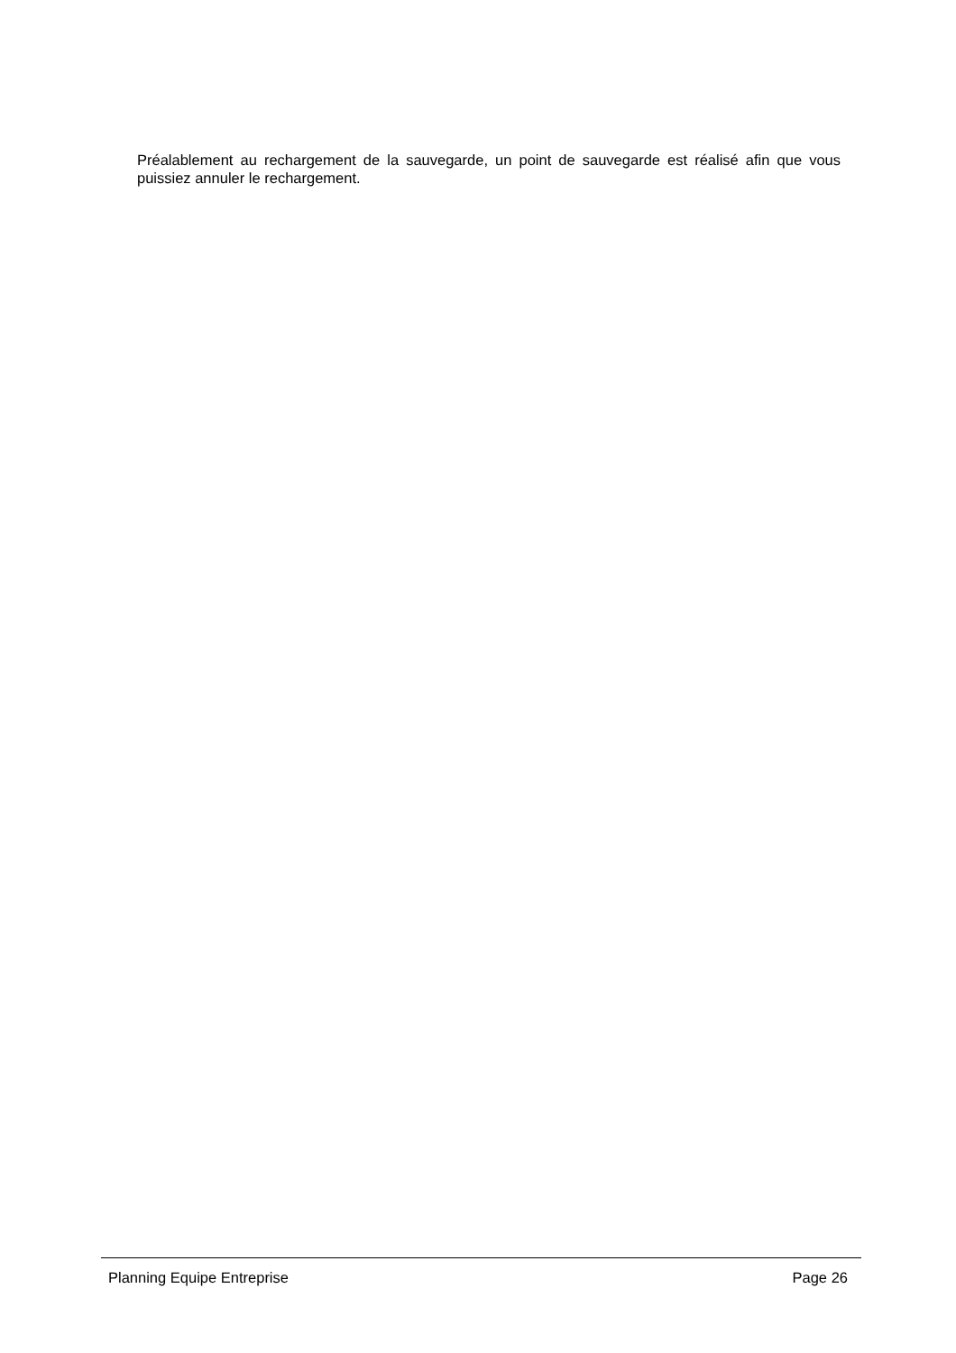Préalablement au rechargement de la sauvegarde, un point de sauvegarde est réalisé afin que vous puissiez annuler le rechargement.
Planning Equipe Entreprise Page 26